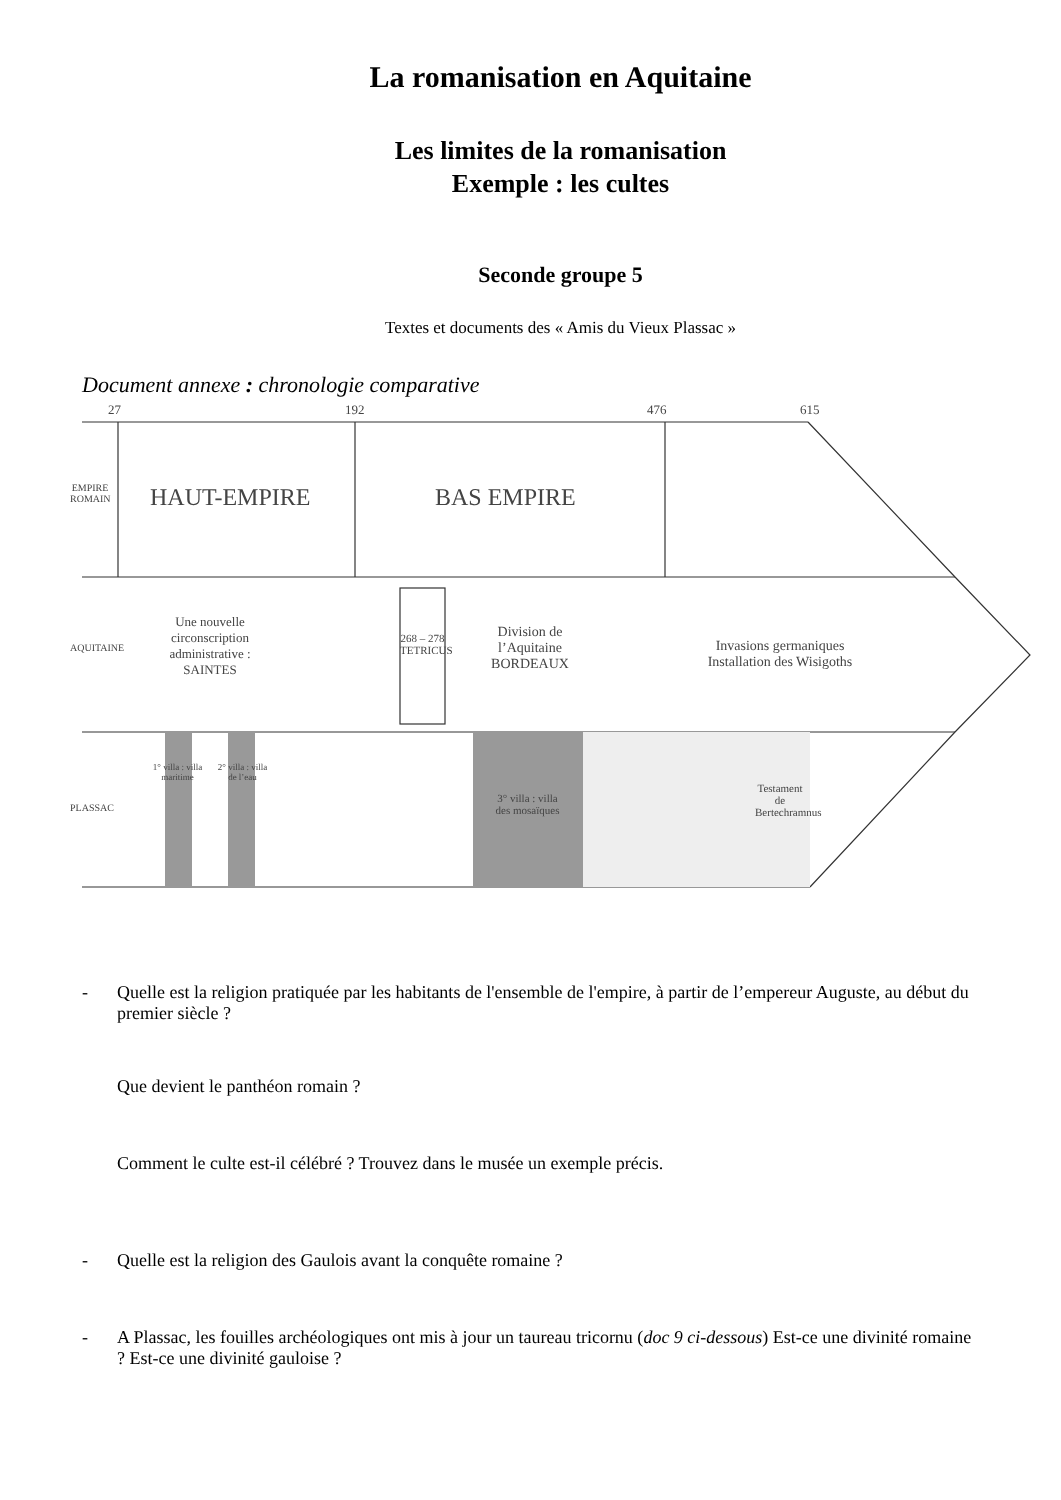La romanisation en Aquitaine
Les limites de la romanisation
Exemple : les cultes
Seconde groupe 5
Textes et documents des « Amis du Vieux Plassac »
Document annexe : chronologie comparative
27 192 476 615
EMPIRE ROMAIN HAUT-EMPIRE BAS EMPIRE
AQUITAINE
Une nouvelle circonscription administrative : SAINTES
268 – 278 TETRICUS Division de l’Aquitaine BORDEAUX
Invasions germaniques Installation des Wisigoths
PLASSAC
1° villa : villa maritime 2° villa : villa de l’eau
3° villa : villa des mosaïques
Testament de Bertechramnus
- Quelle est la religion pratiquée par les habitants de l'ensemble de l'empire, à partir de l’empereur Auguste, au début du premier siècle ?
Que devient le panthéon romain ?
Comment le culte est-il célébré ? Trouvez dans le musée un exemple précis.
- Quelle est la religion des Gaulois avant la conquête romaine ?
- A Plassac, les fouilles archéologiques ont mis à jour un taureau tricornu (doc 9 ci-dessous) Est-ce une divinité romaine ? Est-ce une divinité gauloise ?